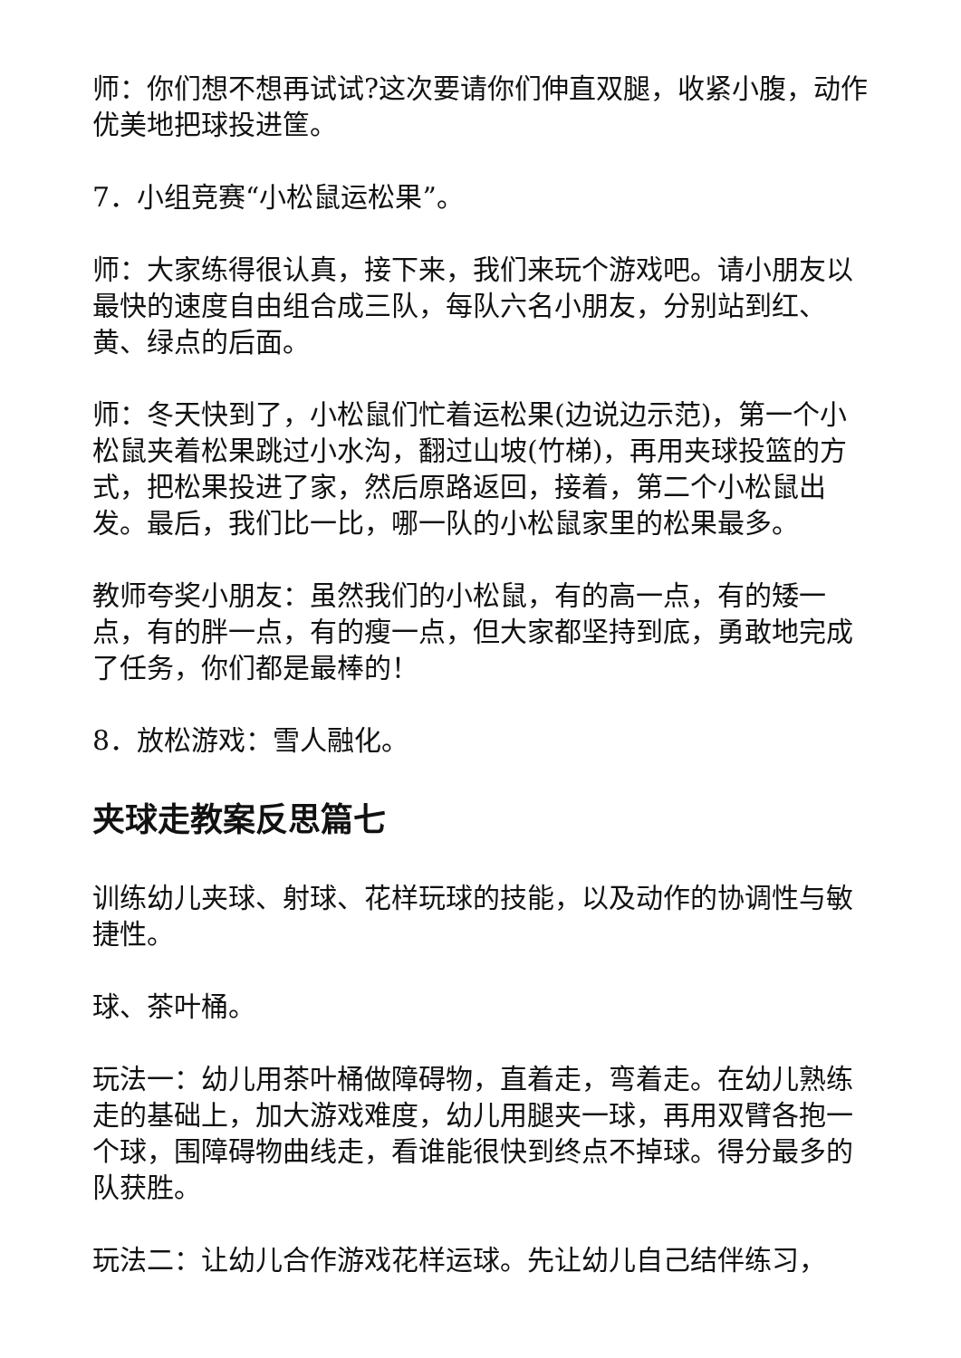师：你们想不想再试试?这次要请你们伸直双腿，收紧小腹，动作优美地把球投进筐。
7．小组竞赛“小松鼠运松果”。
师：大家练得很认真，接下来，我们来玩个游戏吧。请小朋友以最快的速度自由组合成三队，每队六名小朋友，分别站到红、黄、绿点的后面。
师：冬天快到了，小松鼠们忙着运松果(边说边示范)，第一个小松鼠夹着松果跳过小水沟，翻过山坡(竹梯)，再用夹球投篮的方式，把松果投进了家，然后原路返回，接着，第二个小松鼠出发。最后，我们比一比，哪一队的小松鼠家里的松果最多。
教师夸奖小朋友：虽然我们的小松鼠，有的高一点，有的矮一点，有的胖一点，有的瘦一点，但大家都坚持到底，勇敢地完成了任务，你们都是最棒的！
8．放松游戏：雪人融化。
夹球走教案反思篇七
训练幼儿夹球、射球、花样玩球的技能，以及动作的协调性与敏捷性。
球、茶叶桶。
玩法一：幼儿用茶叶桶做障碍物，直着走，弯着走。在幼儿熟练走的基础上，加大游戏难度，幼儿用腿夹一球，再用双臂各抱一个球，围障碍物曲线走，看谁能很快到终点不掉球。得分最多的队获胜。
玩法二：让幼儿合作游戏花样运球。先让幼儿自己结伴练习，